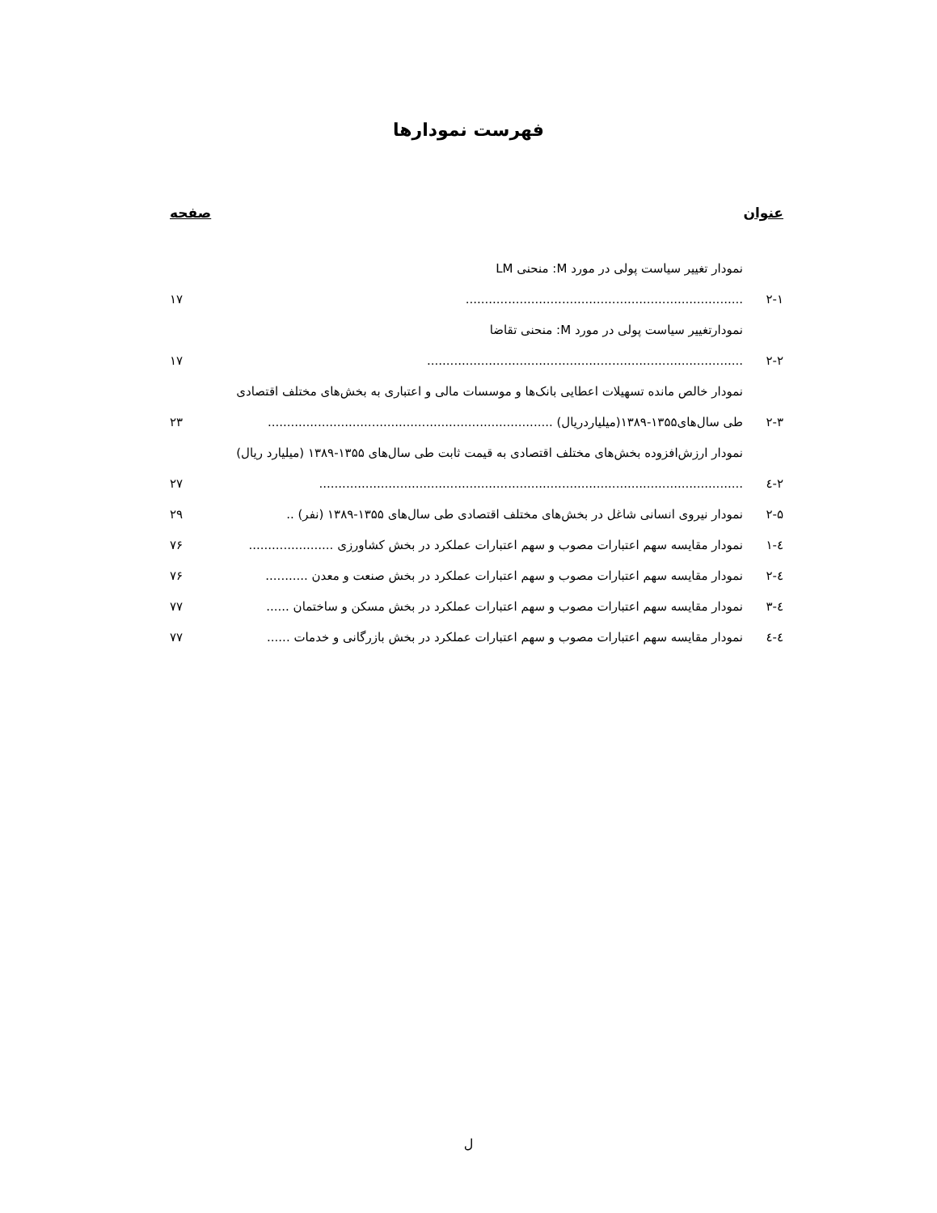فهرست نمودارها
عنوان صفحه
۲-۱
نمودار تغییر سیاست پولی در مورد M: منحنی LM ........................................................................
۱۷
۲-۲
نمودارتغییر سیاست پولی در مورد M: منحنی تقاضا ..................................................................................
۱۷
۲-۳
نمودار خالص مانده تسهیلات اعطایی بانک‌ها و موسسات مالی و اعتباری به بخش‌های مختلف اقتصادی طی سال‌های۱۳۵۵-۱۳۸۹(میلیاردریال) ..........................................................................
۲۳
۲-٤
نمودار ارزش‌افزوده بخش‌های مختلف اقتصادی به قیمت ثابت طی سال‌های ۱۳۵۵-۱۳۸۹ (میلیارد ریال) ..............................................................................................................
۲۷
۲-۵
نمودار نیروی انسانی شاغل در بخش‌های مختلف اقتصادی طی سال‌های ۱۳۵۵-۱۳۸۹ (نفر) ..
۲۹
٤-۱
نمودار مقایسه سهم اعتبارات مصوب و سهم اعتبارات عملکرد در بخش کشاورزی ......................
۷۶
٤-۲
نمودار مقایسه سهم اعتبارات مصوب و سهم اعتبارات عملکرد در بخش صنعت و معدن ...........
۷۶
٤-۳
نمودار مقایسه سهم اعتبارات مصوب و سهم اعتبارات عملکرد در بخش مسکن و ساختمان ......
۷۷
٤-٤
نمودار مقایسه سهم اعتبارات مصوب و سهم اعتبارات عملکرد در بخش بازرگانی و خدمات ......
۷۷
ل